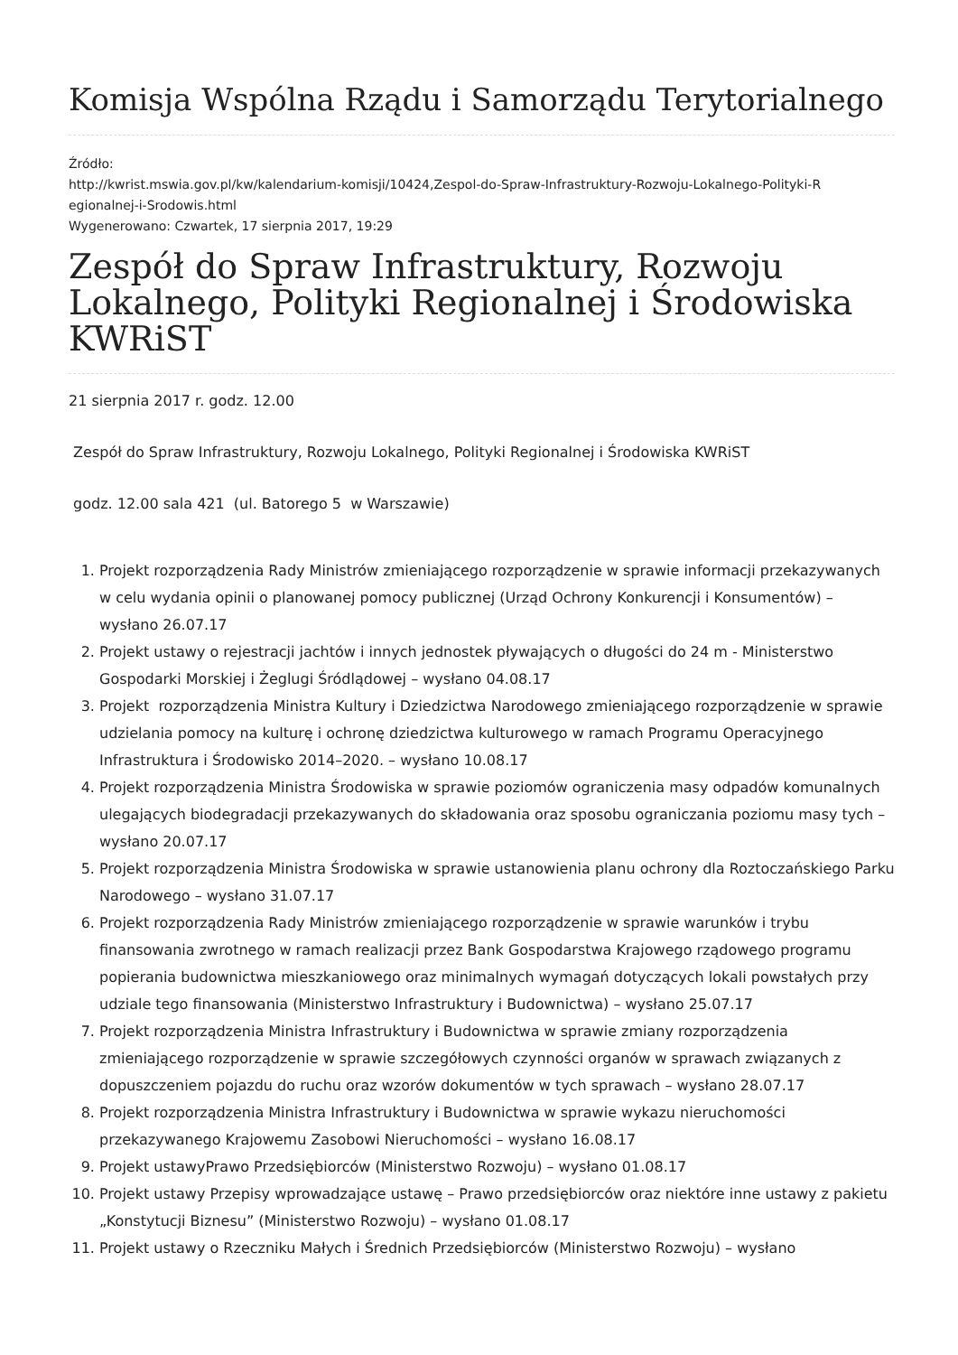Komisja Wspólna Rządu i Samorządu Terytorialnego
Źródło:
http://kwrist.mswia.gov.pl/kw/kalendarium-komisji/10424,Zespol-do-Spraw-Infrastruktury-Rozwoju-Lokalnego-Polityki-R egionalnej-i-Srodowis.html
Wygenerowano: Czwartek, 17 sierpnia 2017, 19:29
Zespół do Spraw Infrastruktury, Rozwoju Lokalnego, Polityki Regionalnej i Środowiska KWRiST
21 sierpnia 2017 r. godz. 12.00
Zespół do Spraw Infrastruktury, Rozwoju Lokalnego, Polityki Regionalnej i Środowiska KWRiST
godz. 12.00 sala 421 (ul. Batorego 5 w Warszawie)
1. Projekt rozporządzenia Rady Ministrów zmieniającego rozporządzenie w sprawie informacji przekazywanych w celu wydania opinii o planowanej pomocy publicznej (Urząd Ochrony Konkurencji i Konsumentów) – wysłano 26.07.17
2. Projekt ustawy o rejestracji jachtów i innych jednostek pływających o długości do 24 m - Ministerstwo Gospodarki Morskiej i Żeglugi Śródlądowej – wysłano 04.08.17
3. Projekt rozporządzenia Ministra Kultury i Dziedzictwa Narodowego zmieniającego rozporządzenie w sprawie udzielania pomocy na kulturę i ochronę dziedzictwa kulturowego w ramach Programu Operacyjnego Infrastruktura i Środowisko 2014–2020. – wysłano 10.08.17
4. Projekt rozporządzenia Ministra Środowiska w sprawie poziomów ograniczenia masy odpadów komunalnych ulegających biodegradacji przekazywanych do składowania oraz sposobu ograniczania poziomu masy tych – wysłano 20.07.17
5. Projekt rozporządzenia Ministra Środowiska w sprawie ustanowienia planu ochrony dla Roztoczańskiego Parku Narodowego – wysłano 31.07.17
6. Projekt rozporządzenia Rady Ministrów zmieniającego rozporządzenie w sprawie warunków i trybu finansowania zwrotnego w ramach realizacji przez Bank Gospodarstwa Krajowego rządowego programu popierania budownictwa mieszkaniowego oraz minimalnych wymagań dotyczących lokali powstałych przy udziale tego finansowania (Ministerstwo Infrastruktury i Budownictwa) – wysłano 25.07.17
7. Projekt rozporządzenia Ministra Infrastruktury i Budownictwa w sprawie zmiany rozporządzenia zmieniającego rozporządzenie w sprawie szczegółowych czynności organów w sprawach związanych z dopuszczeniem pojazdu do ruchu oraz wzorów dokumentów w tych sprawach – wysłano 28.07.17
8. Projekt rozporządzenia Ministra Infrastruktury i Budownictwa w sprawie wykazu nieruchomości przekazywanego Krajowemu Zasobowi Nieruchomości – wysłano 16.08.17
9. Projekt ustawyPrawo Przedsiębiorców (Ministerstwo Rozwoju) – wysłano 01.08.17
10. Projekt ustawy Przepisy wprowadzające ustawę – Prawo przedsiębiorców oraz niektóre inne ustawy z pakietu „Konstytucji Biznesu” (Ministerstwo Rozwoju) – wysłano 01.08.17
11. Projekt ustawy o Rzeczniku Małych i Średnich Przedsiębiorców (Ministerstwo Rozwoju) – wysłano